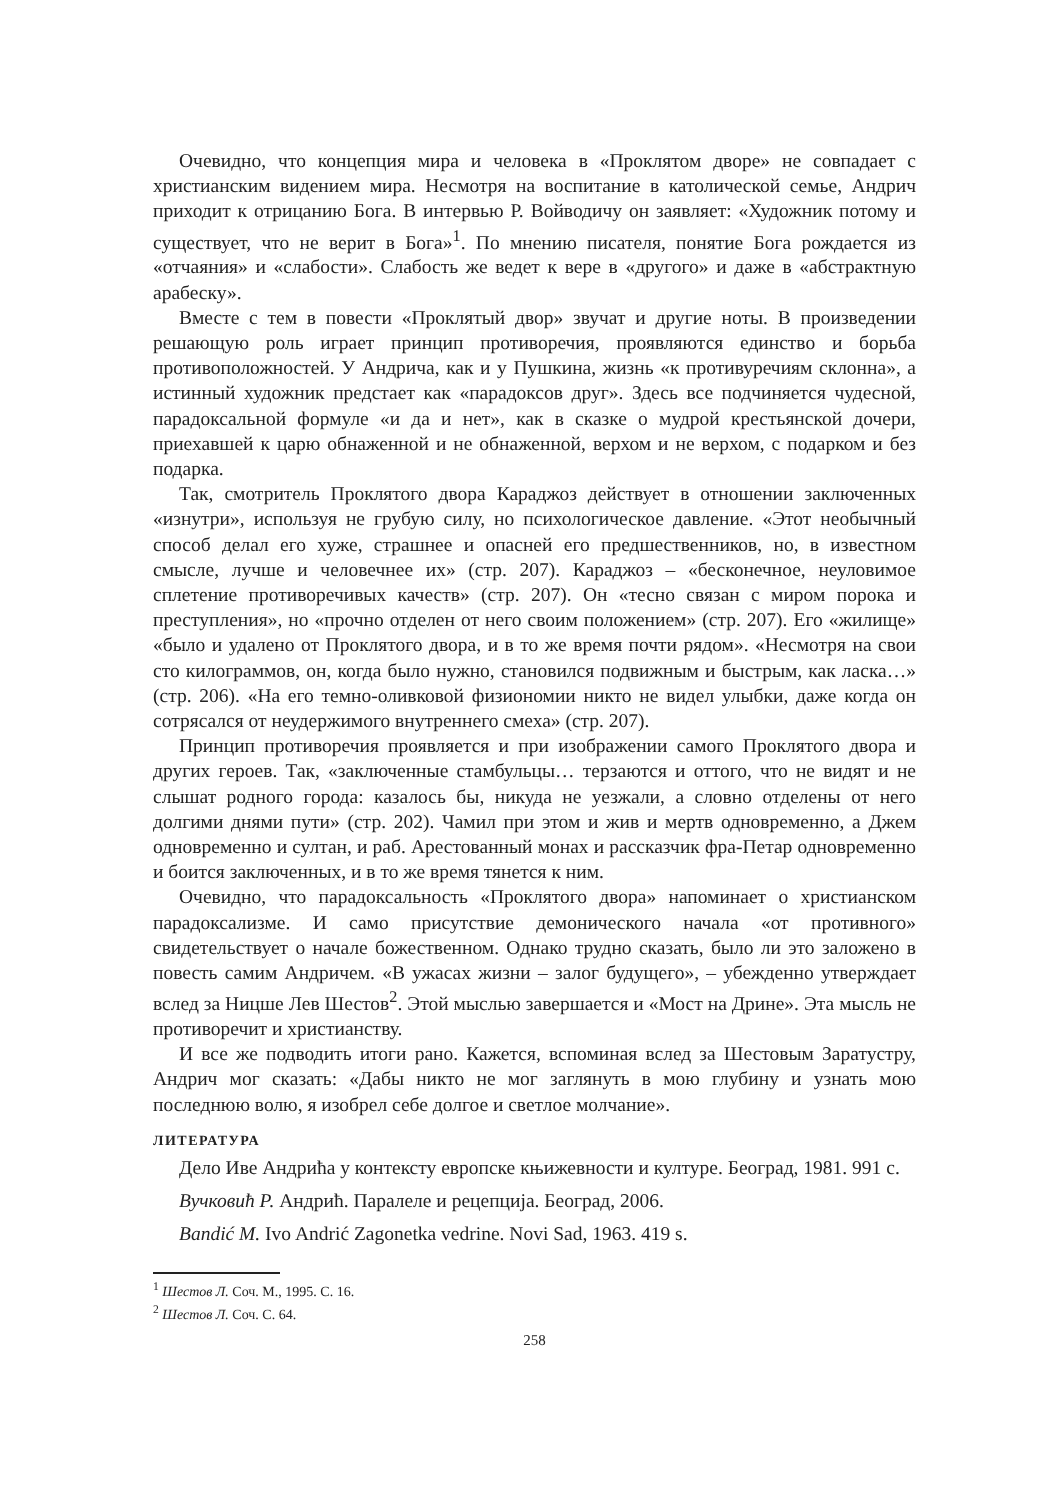Очевидно, что концепция мира и человека в «Проклятом дворе» не совпадает с христианским видением мира. Несмотря на воспитание в католической семье, Андрич приходит к отрицанию Бога. В интервью Р. Войводичу он заявляет: «Художник потому и существует, что не верит в Бога»<sup>1</sup>. По мнению писателя, понятие Бога рождается из «отчаяния» и «слабости». Слабость же ведет к вере в «другого» и даже в «абстрактную арабеску».
Вместе с тем в повести «Проклятый двор» звучат и другие ноты. В произведении решающую роль играет принцип противоречия, проявляются единство и борьба противоположностей. У Андрича, как и у Пушкина, жизнь «к противуречиям склонна», а истинный художник предстает как «парадоксов друг». Здесь все подчиняется чудесной, парадоксальной формуле «и да и нет», как в сказке о мудрой крестьянской дочери, приехавшей к царю обнаженной и не обнаженной, верхом и не верхом, с подарком и без подарка.
Так, смотритель Проклятого двора Караджоз действует в отношении заключенных «изнутри», используя не грубую силу, но психологическое давление. «Этот необычный способ делал его хуже, страшнее и опасней его предшественников, но, в известном смысле, лучше и человечнее их» (стр. 207). Караджоз – «бесконечное, неуловимое сплетение противоречивых качеств» (стр. 207). Он «тесно связан с миром порока и преступления», но «прочно отделен от него своим положением» (стр. 207). Его «жилище» «было и удалено от Проклятого двора, и в то же время почти рядом». «Несмотря на свои сто килограммов, он, когда было нужно, становился подвижным и быстрым, как ласка…» (стр. 206). «На его темно-оливковой физиономии никто не видел улыбки, даже когда он сотрясался от неудержимого внутреннего смеха» (стр. 207).
Принцип противоречия проявляется и при изображении самого Проклятого двора и других героев. Так, «заключенные стамбульцы… терзаются и оттого, что не видят и не слышат родного города: казалось бы, никуда не уезжали, а словно отделены от него долгими днями пути» (стр. 202). Чамил при этом и жив и мертв одновременно, а Джем одновременно и султан, и раб. Арестованный монах и рассказчик фра-Петар одновременно и боится заключенных, и в то же время тянется к ним.
Очевидно, что парадоксальность «Проклятого двора» напоминает о христианском парадоксализме. И само присутствие демонического начала «от противного» свидетельствует о начале божественном. Однако трудно сказать, было ли это заложено в повесть самим Андричем. «В ужасах жизни – залог будущего», – убежденно утверждает вслед за Ницше Лев Шестов<sup>2</sup>. Этой мыслью завершается и «Мост на Дрине». Эта мысль не противоречит и христианству.
И все же подводить итоги рано. Кажется, вспоминая вслед за Шестовым Заратустру, Андрич мог сказать: «Дабы никто не мог заглянуть в мою глубину и узнать мою последнюю волю, я изобрел себе долгое и светлое молчание».
ЛИТЕРАТУРА
Дело Иве Андрића у контексту европске књижевности и културе. Београд, 1981. 991 с.
Вучковић Р. Андрић. Паралеле и рецепција. Београд, 2006.
Bandić M. Ivo Andrić Zagonetka vedrine. Novi Sad, 1963. 419 s.
<sup>1</sup> Шестов Л. Соч. М., 1995. С. 16.
<sup>2</sup> Шестов Л. Соч. С. 64.
258